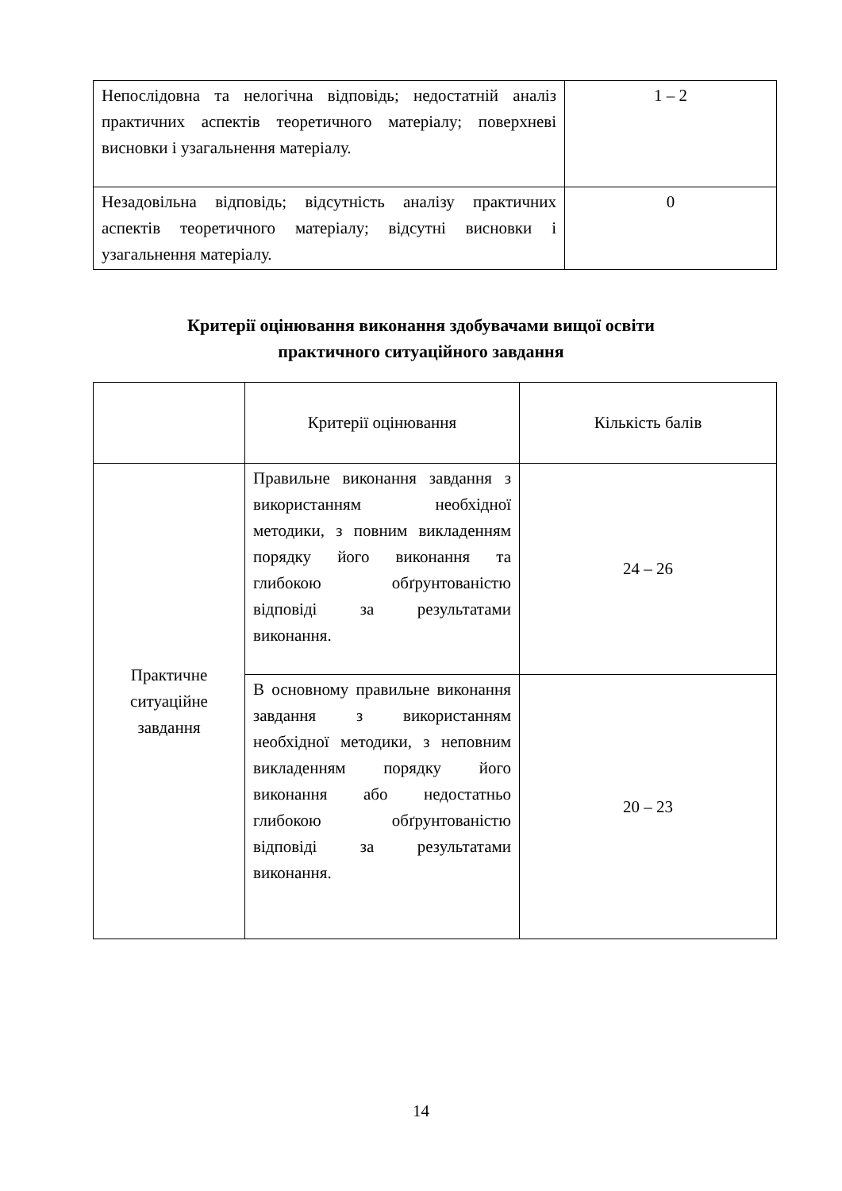| Непослідовна та нелогічна відповідь; недостатній аналіз практичних аспектів теоретичного матеріалу; поверхневі висновки і узагальнення матеріалу. | 1 – 2 |
| Незадовільна відповідь; відсутність аналізу практичних аспектів теоретичного матеріалу; відсутні висновки і узагальнення матеріалу. | 0 |
Критерії оцінювання виконання здобувачами вищої освіти
практичного ситуаційного завдання
| | Критерії оцінювання | Кількість балів |
| Практичне ситуаційне завдання | Правильне виконання завдання з використанням необхідної методики, з повним викладенням порядку його виконання та глибокою обґрунтованістю відповіді за результатами виконання. | 24 – 26 |
| | В основному правильне виконання завдання з використанням необхідної методики, з неповним викладенням порядку його виконання або недостатньо глибокою обґрунтованістю відповіді за результатами виконання. | 20 – 23 |
14